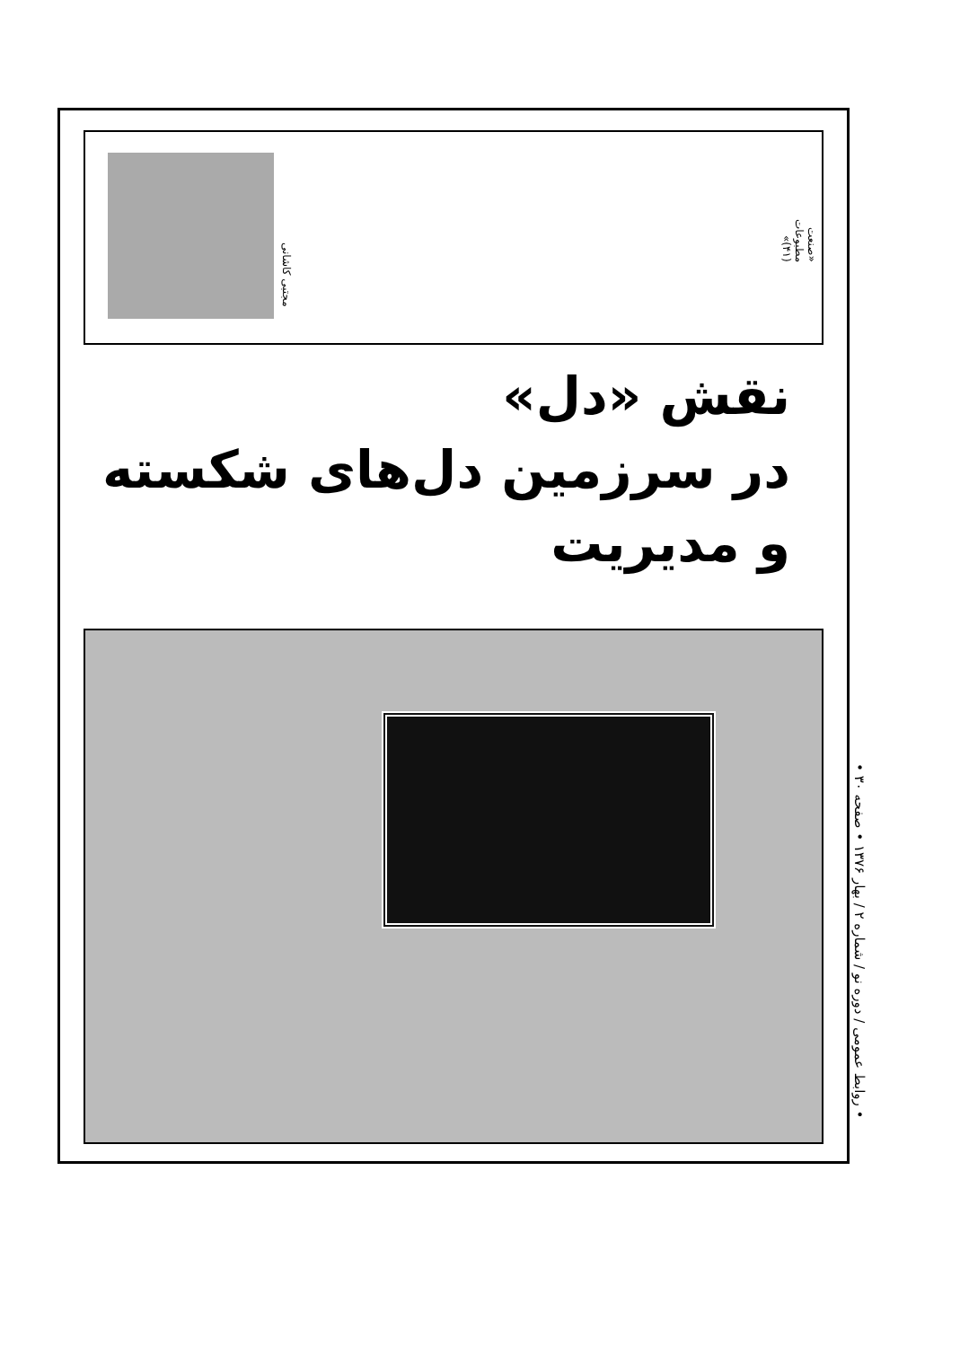«صنعت مطبوعات (۴۱)»
مجتبی کاشانی
نقش «دل»
در سرزمین دل‌های شکسته
و مدیریت
• روابط عمومی / دوره نو / شماره ۲ / بهار ۱۳۷۶ • صفحه ۳۰ •